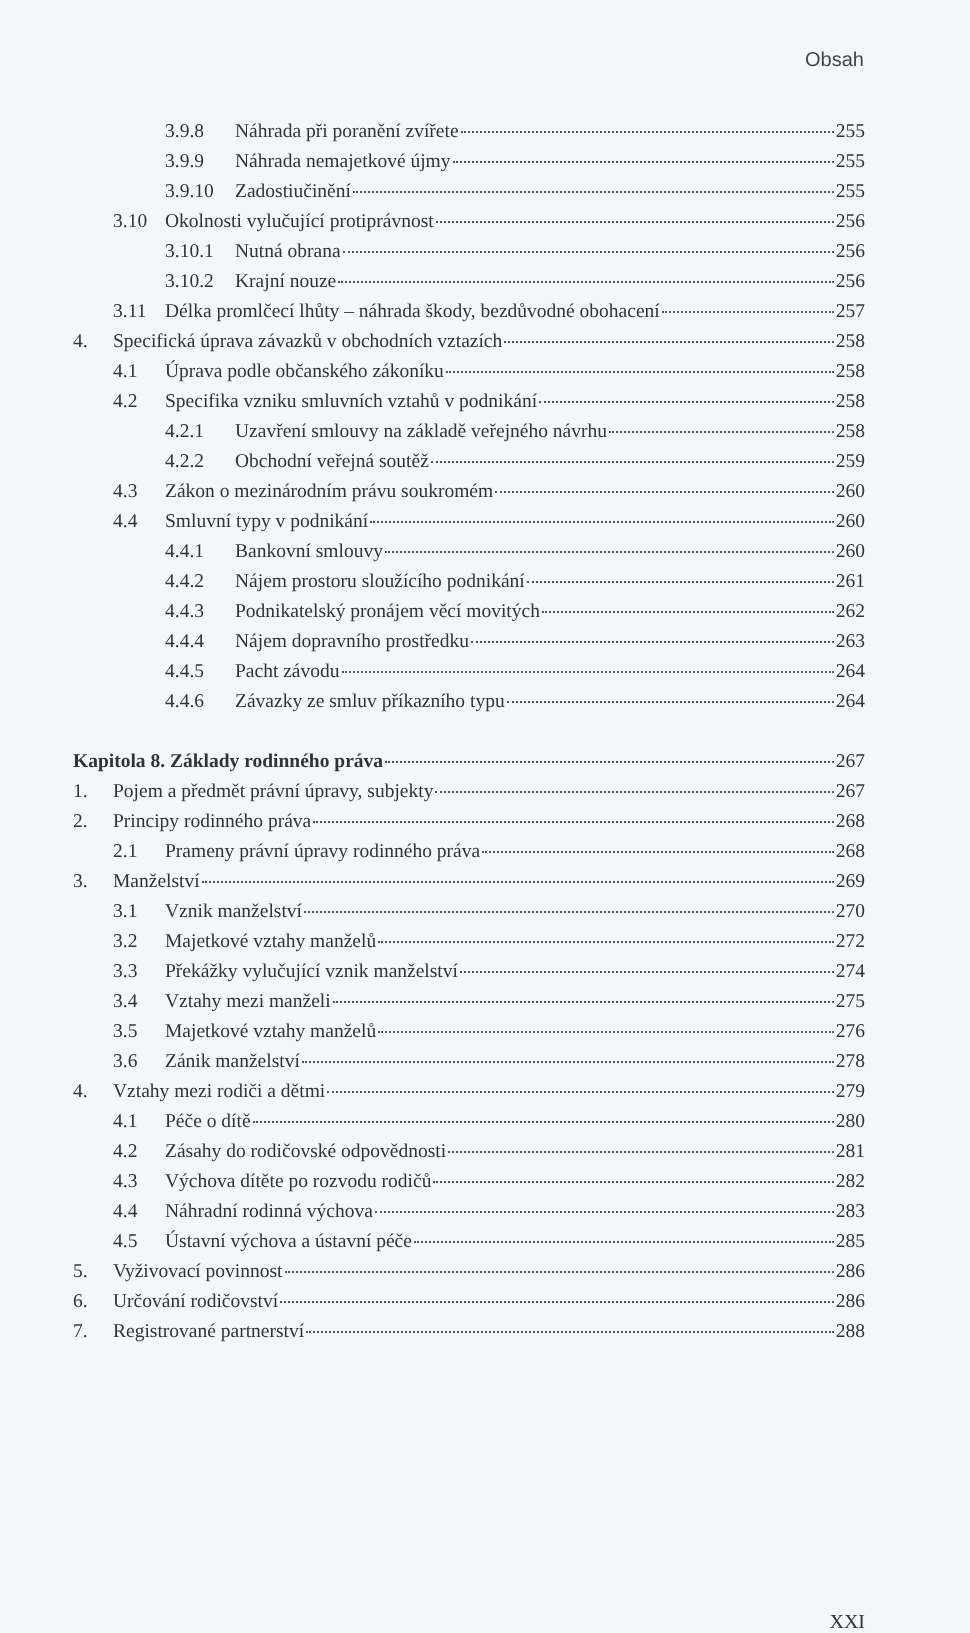Obsah
3.9.8 Náhrada při poranění zvířete 255
3.9.9 Náhrada nemajetkové újmy 255
3.9.10 Zadostiučinění 255
3.10 Okolnosti vylučující protiprávnost 256
3.10.1 Nutná obrana 256
3.10.2 Krajní nouze 256
3.11 Délka promlčecí lhůty – náhrada škody, bezdůvodné obohacení 257
4. Specifická úprava závazků v obchodních vztazích 258
4.1 Úprava podle občanského zákoníku 258
4.2 Specifika vzniku smluvních vztahů v podnikání 258
4.2.1 Uzavření smlouvy na základě veřejného návrhu 258
4.2.2 Obchodní veřejná soutěž 259
4.3 Zákon o mezinárodním právu soukromém 260
4.4 Smluvní typy v podnikání 260
4.4.1 Bankovní smlouvy 260
4.4.2 Nájem prostoru sloužícího podnikání 261
4.4.3 Podnikatelský pronájem věcí movitých 262
4.4.4 Nájem dopravního prostředku 263
4.4.5 Pacht závodu 264
4.4.6 Závazky ze smluv příkazního typu 264
Kapitola 8. Základy rodinného práva 267
1. Pojem a předmět právní úpravy, subjekty 267
2. Principy rodinného práva 268
2.1 Prameny právní úpravy rodinného práva 268
3. Manželství 269
3.1 Vznik manželství 270
3.2 Majetkové vztahy manželů 272
3.3 Překážky vylučující vznik manželství 274
3.4 Vztahy mezi manželi 275
3.5 Majetkové vztahy manželů 276
3.6 Zánik manželství 278
4. Vztahy mezi rodiči a dětmi 279
4.1 Péče o dítě 280
4.2 Zásahy do rodičovské odpovědnosti 281
4.3 Výchova dítěte po rozvodu rodičů 282
4.4 Náhradní rodinná výchova 283
4.5 Ústavní výchova a ústavní péče 285
5. Vyživovací povinnost 286
6. Určování rodičovství 286
7. Registrované partnerství 288
XXI